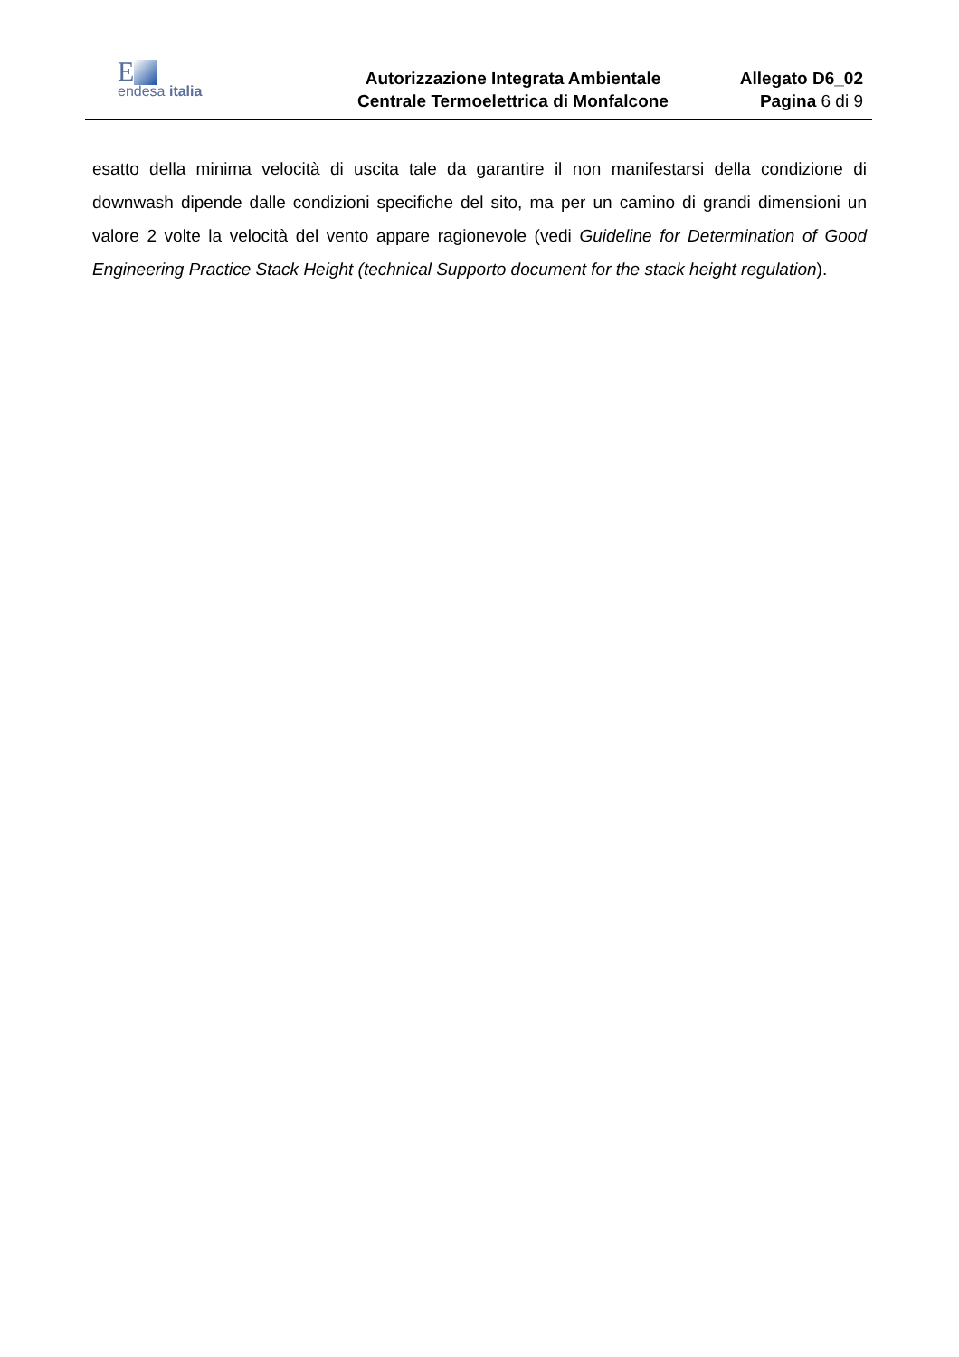E
endesa italia
Autorizzazione Integrata Ambientale
Centrale Termoelettrica di Monfalcone
Allegato D6_02
Pagina 6 di 9
esatto della minima velocità di uscita tale da garantire il non manifestarsi della condizione di downwash dipende dalle condizioni specifiche del sito, ma per un camino di grandi dimensioni un valore 2 volte la velocità del vento appare ragionevole (vedi Guideline for Determination of Good Engineering Practice Stack Height (technical Supporto document for the stack height regulation).